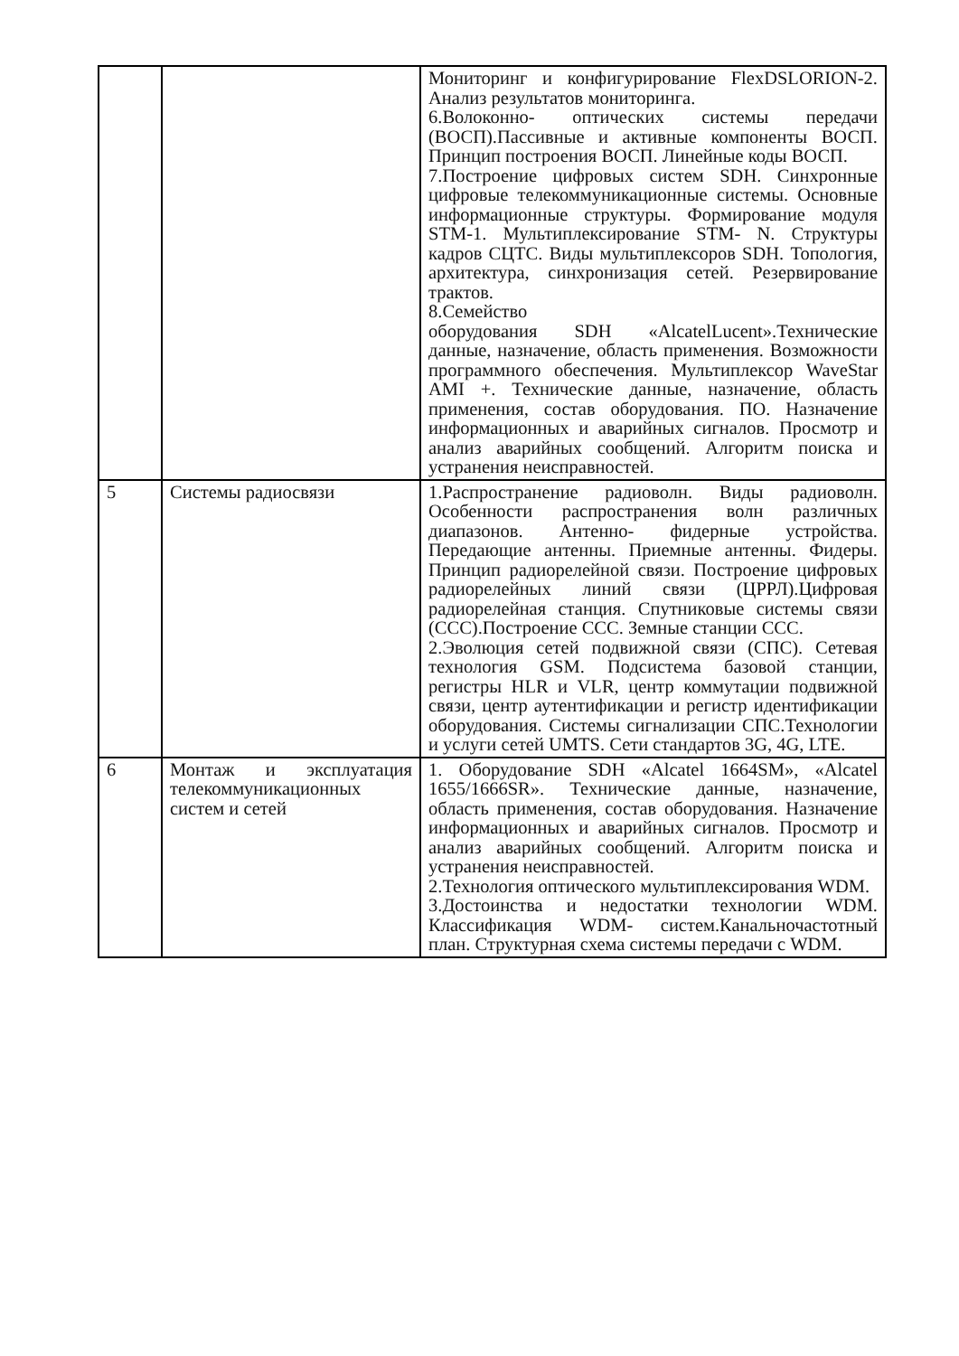| | | Мониторинг и конфигурирование FlexDSLORION-2. Анализ результатов мониторинга. 6.Волоконно- оптических системы передачи (ВОСП).Пассивные и активные компоненты ВОСП. Принцип построения ВОСП. Линейные коды ВОСП. 7.Построение цифровых систем SDH. Синхронные цифровые телекоммуникационные системы. Основные информационные структуры. Формирование модуля STM-1. Мультиплексирование STM- N. Структуры кадров СЦТС. Виды мультиплексоров SDH. Топология, архитектура, синхронизация сетей. Резервирование трактов. 8.Семейство оборудования SDH «AlcatelLucent».Технические данные, назначение, область применения. Возможности программного обеспечения. Мультиплексор WaveStar AMI +. Технические данные, назначение, область применения, состав оборудования. ПО. Назначение информационных и аварийных сигналов. Просмотр и анализ аварийных сообщений. Алгоритм поиска и устранения неисправностей. |
| 5 | Системы радиосвязи | 1.Распространение радиоволн. Виды радиоволн. Особенности распространения волн различных диапазонов. Антенно- фидерные устройства. Передающие антенны. Приемные антенны. Фидеры. Принцип радиорелейной связи. Построение цифровых радиорелейных линий связи (ЦРРЛ).Цифровая радиорелейная станция. Спутниковые системы связи (ССС).Построение ССС. Земные станции ССС. 2.Эволюция сетей подвижной связи (СПС). Сетевая технология GSM. Подсистема базовой станции, регистры HLR и VLR, центр коммутации подвижной связи, центр аутентификации и регистр идентификации оборудования. Системы сигнализации СПС.Технологии и услуги сетей UMTS. Сети стандартов 3G, 4G, LTE. |
| 6 | Монтаж и эксплуатация телекоммуникационных систем и сетей | 1. Оборудование SDH «Alcatel 1664SM», «Alcatel 1655/1666SR». Технические данные, назначение, область применения, состав оборудования. Назначение информационных и аварийных сигналов. Просмотр и анализ аварийных сообщений. Алгоритм поиска и устранения неисправностей. 2.Технология оптического мультиплексирования WDM. 3.Достоинства и недостатки технологии WDM. Классификация WDM- систем.Канальночастотный план. Структурная схема системы передачи с WDM. |